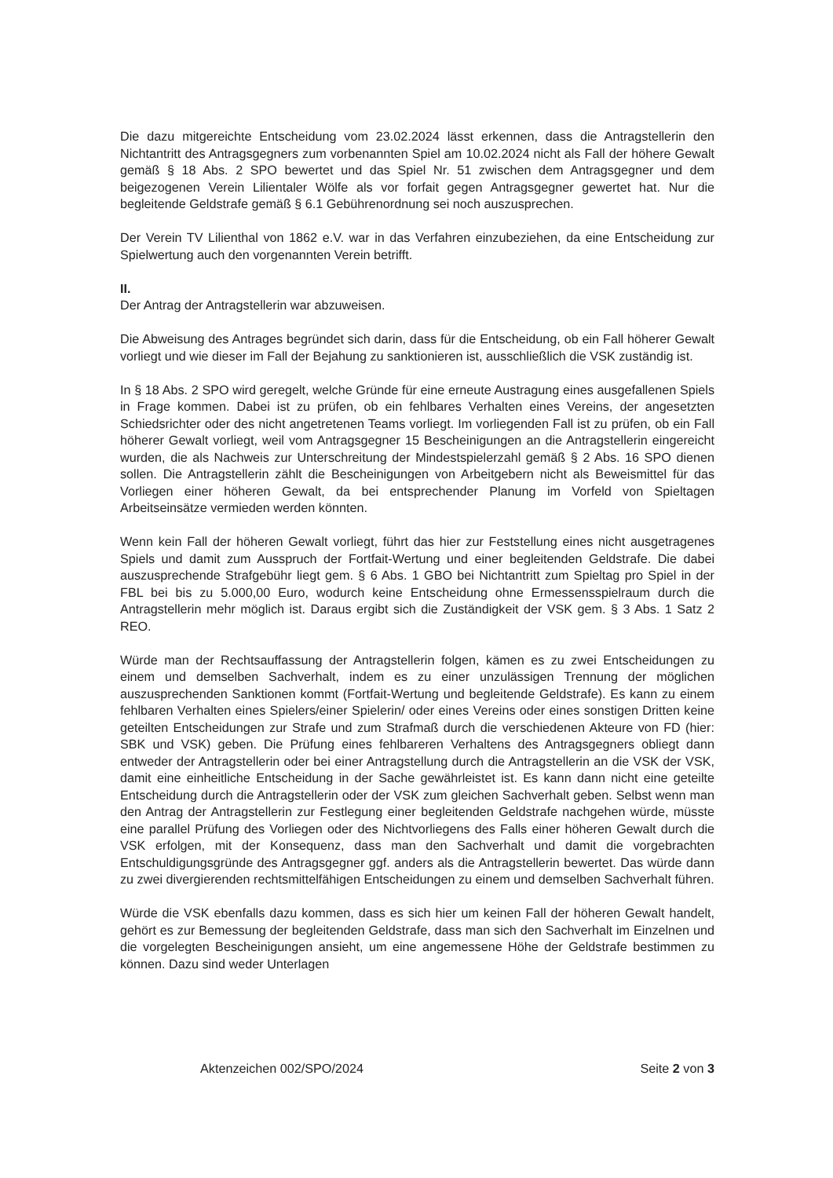Die dazu mitgereichte Entscheidung vom 23.02.2024 lässt erkennen, dass die Antragstellerin den Nichtantritt des Antragsgegners zum vorbenannten Spiel am 10.02.2024 nicht als Fall der höhere Gewalt gemäß § 18 Abs. 2 SPO bewertet und das Spiel Nr. 51 zwischen dem Antragsgegner und dem beigezogenen Verein Lilientaler Wölfe als vor forfait gegen Antragsgegner gewertet hat. Nur die begleitende Geldstrafe gemäß § 6.1 Gebührenordnung sei noch auszusprechen.
Der Verein TV Lilienthal von 1862 e.V. war in das Verfahren einzubeziehen, da eine Entscheidung zur Spielwertung auch den vorgenannten Verein betrifft.
II.
Der Antrag der Antragstellerin war abzuweisen.
Die Abweisung des Antrages begründet sich darin, dass für die Entscheidung, ob ein Fall höherer Gewalt vorliegt und wie dieser im Fall der Bejahung zu sanktionieren ist, ausschließlich die VSK zuständig ist.
In § 18 Abs. 2 SPO wird geregelt, welche Gründe für eine erneute Austragung eines ausgefallenen Spiels in Frage kommen. Dabei ist zu prüfen, ob ein fehlbares Verhalten eines Vereins, der angesetzten Schiedsrichter oder des nicht angetretenen Teams vorliegt. Im vorliegenden Fall ist zu prüfen, ob ein Fall höherer Gewalt vorliegt, weil vom Antragsgegner 15 Bescheinigungen an die Antragstellerin eingereicht wurden, die als Nachweis zur Unterschreitung der Mindestspielerzahl gemäß § 2 Abs. 16 SPO dienen sollen. Die Antragstellerin zählt die Bescheinigungen von Arbeitgebern nicht als Beweismittel für das Vorliegen einer höheren Gewalt, da bei entsprechender Planung im Vorfeld von Spieltagen Arbeitseinsätze vermieden werden könnten.
Wenn kein Fall der höheren Gewalt vorliegt, führt das hier zur Feststellung eines nicht ausgetragenes Spiels und damit zum Ausspruch der Fortfait-Wertung und einer begleitenden Geldstrafe. Die dabei auszusprechende Strafgebühr liegt gem. § 6 Abs. 1 GBO bei Nichtantritt zum Spieltag pro Spiel in der FBL bei bis zu 5.000,00 Euro, wodurch keine Entscheidung ohne Ermessensspielraum durch die Antragstellerin mehr möglich ist. Daraus ergibt sich die Zuständigkeit der VSK gem. § 3 Abs. 1 Satz 2 REO.
Würde man der Rechtsauffassung der Antragstellerin folgen, kämen es zu zwei Entscheidungen zu einem und demselben Sachverhalt, indem es zu einer unzulässigen Trennung der möglichen auszusprechenden Sanktionen kommt (Fortfait-Wertung und begleitende Geldstrafe). Es kann zu einem fehlbaren Verhalten eines Spielers/einer Spielerin/ oder eines Vereins oder eines sonstigen Dritten keine geteilten Entscheidungen zur Strafe und zum Strafmaß durch die verschiedenen Akteure von FD (hier: SBK und VSK) geben. Die Prüfung eines fehlbareren Verhaltens des Antragsgegners obliegt dann entweder der Antragstellerin oder bei einer Antragstellung durch die Antragstellerin an die VSK der VSK, damit eine einheitliche Entscheidung in der Sache gewährleistet ist. Es kann dann nicht eine geteilte Entscheidung durch die Antragstellerin oder der VSK zum gleichen Sachverhalt geben. Selbst wenn man den Antrag der Antragstellerin zur Festlegung einer begleitenden Geldstrafe nachgehen würde, müsste eine parallel Prüfung des Vorliegen oder des Nichtvorliegens des Falls einer höheren Gewalt durch die VSK erfolgen, mit der Konsequenz, dass man den Sachverhalt und damit die vorgebrachten Entschuldigungsgründe des Antragsgegner ggf. anders als die Antragstellerin bewertet. Das würde dann zu zwei divergierenden rechtsmittelfähigen Entscheidungen zu einem und demselben Sachverhalt führen.
Würde die VSK ebenfalls dazu kommen, dass es sich hier um keinen Fall der höheren Gewalt handelt, gehört es zur Bemessung der begleitenden Geldstrafe, dass man sich den Sachverhalt im Einzelnen und die vorgelegten Bescheinigungen ansieht, um eine angemessene Höhe der Geldstrafe bestimmen zu können. Dazu sind weder Unterlagen
Aktenzeichen 002/SPO/2024 Seite 2 von 3